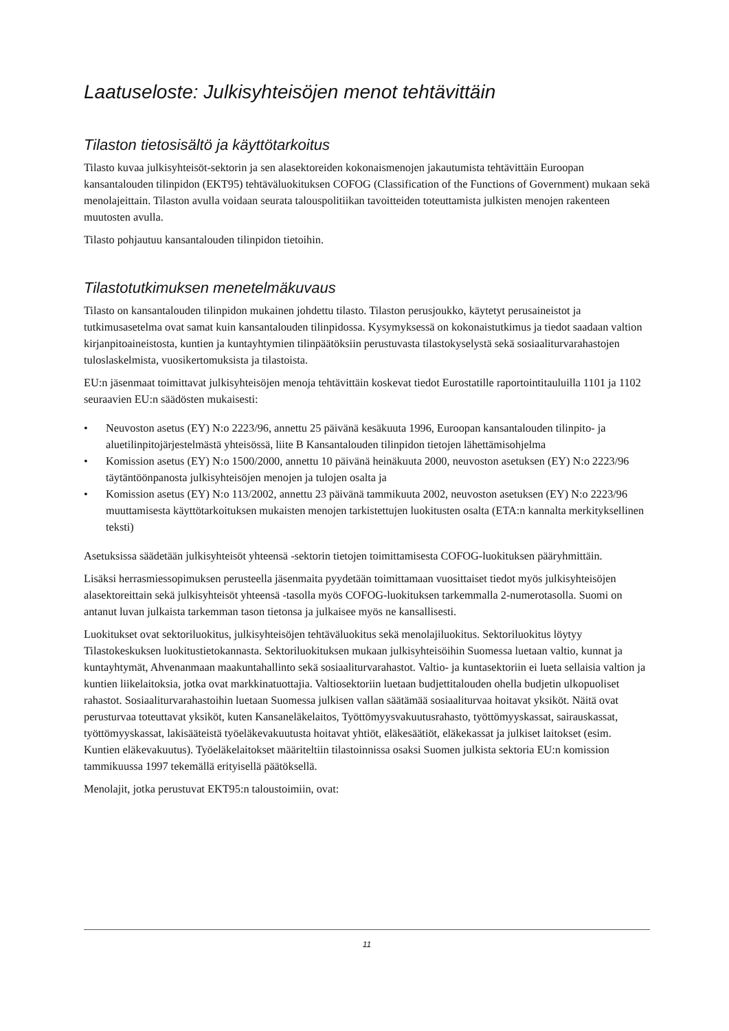Laatuseloste: Julkisyhteisöjen menot tehtävittäin
Tilaston tietosisältö ja käyttötarkoitus
Tilasto kuvaa julkisyhteisöt-sektorin ja sen alasektoreiden kokonaismenojen jakautumista tehtävittäin Euroopan kansantalouden tilinpidon (EKT95) tehtäväluokituksen COFOG (Classification of the Functions of Government) mukaan sekä menolajeittain. Tilaston avulla voidaan seurata talouspolitiikan tavoitteiden toteuttamista julkisten menojen rakenteen muutosten avulla.
Tilasto pohjautuu kansantalouden tilinpidon tietoihin.
Tilastotutkimuksen menetelmäkuvaus
Tilasto on kansantalouden tilinpidon mukainen johdettu tilasto. Tilaston perusjoukko, käytetyt perusaineistot ja tutkimusasetelma ovat samat kuin kansantalouden tilinpidossa. Kysymyksessä on kokonaistutkimus ja tiedot saadaan valtion kirjanpitoaineistosta, kuntien ja kuntayhtymien tilinpäätöksiin perustuvasta tilastokyselystä sekä sosiaaliturvarahastojen tuloslaskelmista, vuosikertomuksista ja tilastoista.
EU:n jäsenmaat toimittavat julkisyhteisöjen menoja tehtävittäin koskevat tiedot Eurostatille raportointitauluilla 1101 ja 1102 seuraavien EU:n säädösten mukaisesti:
• Neuvoston asetus (EY) N:o 2223/96, annettu 25 päivänä kesäkuuta 1996, Euroopan kansantalouden tilinpito- ja aluetilinpitojärjestelmästä yhteisössä, liite B Kansantalouden tilinpidon tietojen lähettämisohjelma
• Komission asetus (EY) N:o 1500/2000, annettu 10 päivänä heinäkuuta 2000, neuvoston asetuksen (EY) N:o 2223/96 täytäntöönpanosta julkisyhteisöjen menojen ja tulojen osalta ja
• Komission asetus (EY) N:o 113/2002, annettu 23 päivänä tammikuuta 2002, neuvoston asetuksen (EY) N:o 2223/96 muuttamisesta käyttötarkoituksen mukaisten menojen tarkistettujen luokitusten osalta (ETA:n kannalta merkityksellinen teksti)
Asetuksissa säädetään julkisyhteisöt yhteensä -sektorin tietojen toimittamisesta COFOG-luokituksen pääryhmittäin.
Lisäksi herrasmiessopimuksen perusteella jäsenmaita pyydetään toimittamaan vuosittaiset tiedot myös julkisyhteisöjen alasektoreittain sekä julkisyhteisöt yhteensä -tasolla myös COFOG-luokituksen tarkemmalla 2-numerotasolla. Suomi on antanut luvan julkaista tarkemman tason tietonsa ja julkaisee myös ne kansallisesti.
Luokitukset ovat sektoriluokitus, julkisyhteisöjen tehtäväluokitus sekä menolajiluokitus. Sektoriluokitus löytyy Tilastokeskuksen luokitustietokannasta. Sektoriluokituksen mukaan julkisyhteisöihin Suomessa luetaan valtio, kunnat ja kuntayhtymät, Ahvenanmaan maakuntahallinto sekä sosiaaliturvarahastot. Valtio- ja kuntasektoriin ei lueta sellaisia valtion ja kuntien liikelaitoksia, jotka ovat markkinatuottajia. Valtiosektoriin luetaan budjettitalouden ohella budjetin ulkopuoliset rahastot. Sosiaaliturvarahastoihin luetaan Suomessa julkisen vallan säätämää sosiaaliturvaa hoitavat yksiköt. Näitä ovat perusturvaa toteuttavat yksiköt, kuten Kansaneläkelaitos, Työttömyysvakuutusrahasto, työttömyyskassat, sairauskassat, työttömyyskassat, lakisääteistä työeläkevakuutusta hoitavat yhtiöt, eläkesäätiöt, eläkekassat ja julkiset laitokset (esim. Kuntien eläkevakuutus). Työeläkelaitokset määriteltiin tilastoinnissa osaksi Suomen julkista sektoria EU:n komission tammikuussa 1997 tekemällä erityisellä päätöksellä.
Menolajit, jotka perustuvat EKT95:n taloustoimiin, ovat:
11